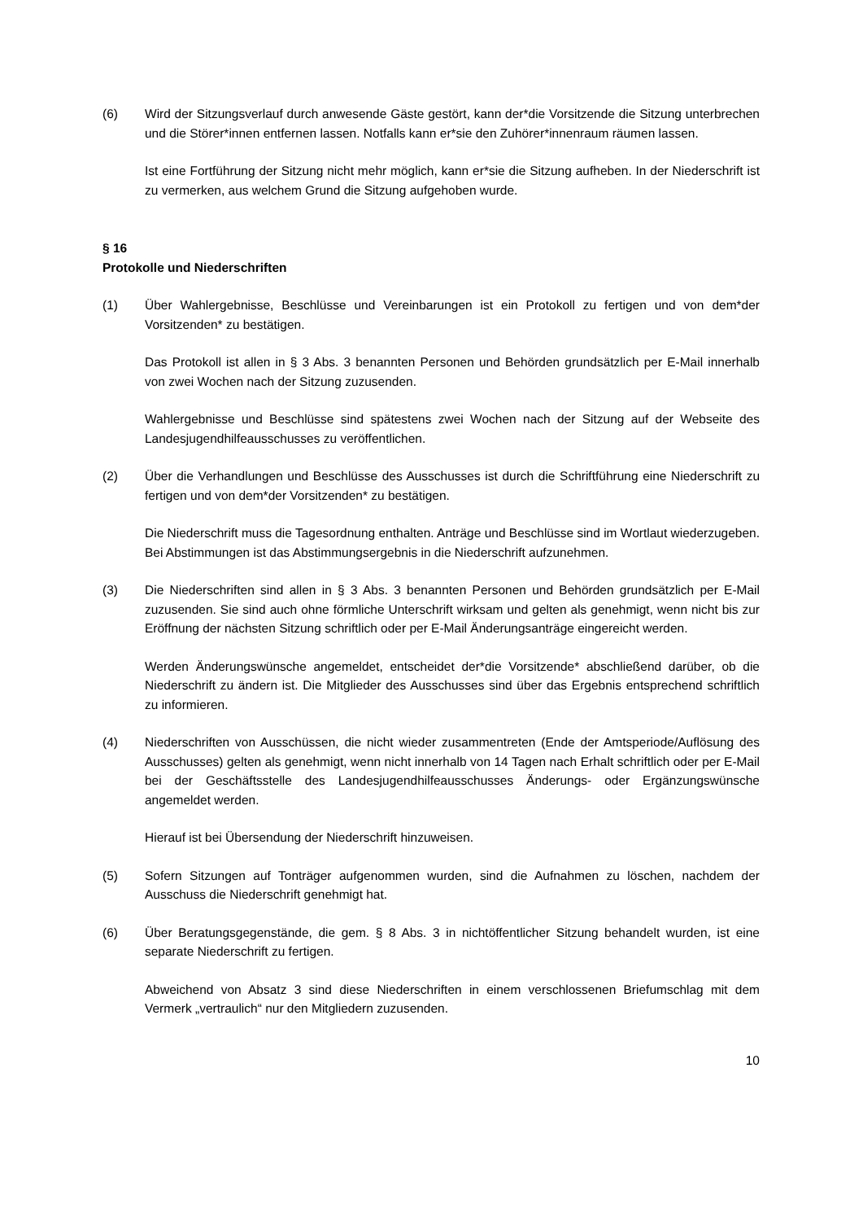(6) Wird der Sitzungsverlauf durch anwesende Gäste gestört, kann der*die Vorsitzende die Sitzung unterbrechen und die Störer*innen entfernen lassen. Notfalls kann er*sie den Zuhörer*innenraum räumen lassen.
Ist eine Fortführung der Sitzung nicht mehr möglich, kann er*sie die Sitzung aufheben. In der Niederschrift ist zu vermerken, aus welchem Grund die Sitzung aufgehoben wurde.
§ 16
Protokolle und Niederschriften
(1) Über Wahlergebnisse, Beschlüsse und Vereinbarungen ist ein Protokoll zu fertigen und von dem*der Vorsitzenden* zu bestätigen.
Das Protokoll ist allen in § 3 Abs. 3 benannten Personen und Behörden grundsätzlich per E-Mail innerhalb von zwei Wochen nach der Sitzung zuzusenden.
Wahlergebnisse und Beschlüsse sind spätestens zwei Wochen nach der Sitzung auf der Webseite des Landesjugendhilfeausschusses zu veröffentlichen.
(2) Über die Verhandlungen und Beschlüsse des Ausschusses ist durch die Schriftführung eine Niederschrift zu fertigen und von dem*der Vorsitzenden* zu bestätigen.
Die Niederschrift muss die Tagesordnung enthalten. Anträge und Beschlüsse sind im Wortlaut wiederzugeben. Bei Abstimmungen ist das Abstimmungsergebnis in die Niederschrift aufzunehmen.
(3) Die Niederschriften sind allen in § 3 Abs. 3 benannten Personen und Behörden grundsätzlich per E-Mail zuzusenden. Sie sind auch ohne förmliche Unterschrift wirksam und gelten als genehmigt, wenn nicht bis zur Eröffnung der nächsten Sitzung schriftlich oder per E-Mail Änderungsanträge eingereicht werden.
Werden Änderungswünsche angemeldet, entscheidet der*die Vorsitzende* abschließend darüber, ob die Niederschrift zu ändern ist. Die Mitglieder des Ausschusses sind über das Ergebnis entsprechend schriftlich zu informieren.
(4) Niederschriften von Ausschüssen, die nicht wieder zusammentreten (Ende der Amtsperiode/Auflösung des Ausschusses) gelten als genehmigt, wenn nicht innerhalb von 14 Tagen nach Erhalt schriftlich oder per E-Mail bei der Geschäftsstelle des Landesjugendhilfeausschusses Änderungs- oder Ergänzungswünsche angemeldet werden.
Hierauf ist bei Übersendung der Niederschrift hinzuweisen.
(5) Sofern Sitzungen auf Tonträger aufgenommen wurden, sind die Aufnahmen zu löschen, nachdem der Ausschuss die Niederschrift genehmigt hat.
(6) Über Beratungsgegenstände, die gem. § 8 Abs. 3 in nichtöffentlicher Sitzung behandelt wurden, ist eine separate Niederschrift zu fertigen.
Abweichend von Absatz 3 sind diese Niederschriften in einem verschlossenen Briefumschlag mit dem Vermerk „vertraulich“ nur den Mitgliedern zuzusenden.
10